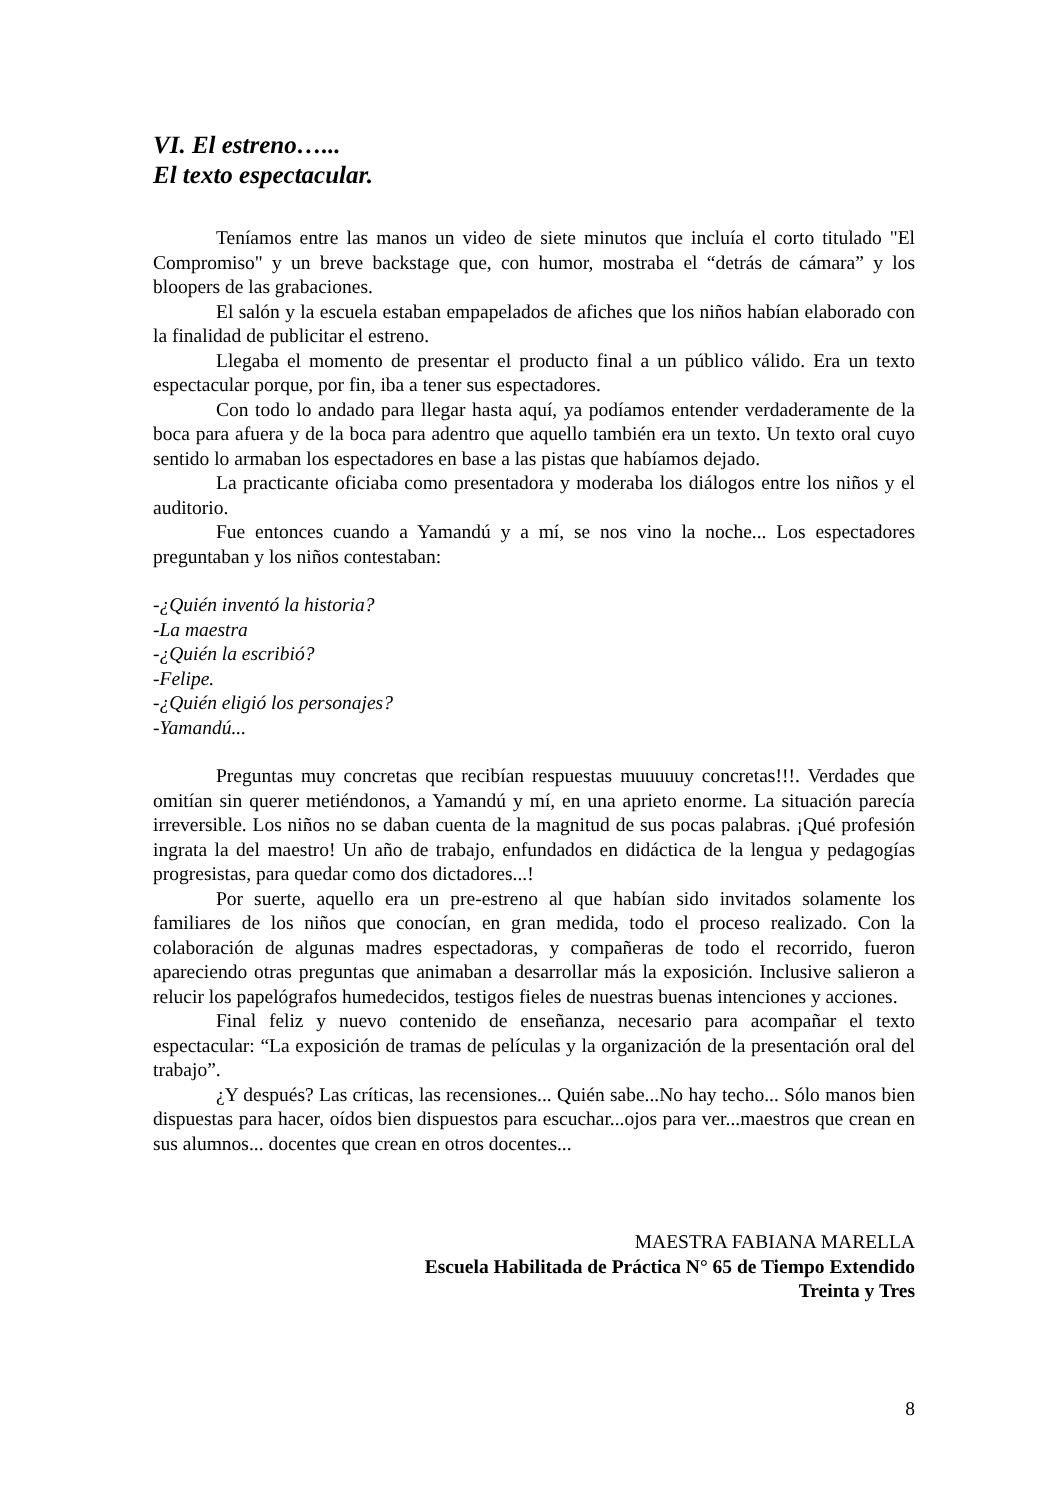VI. El estreno…...
El texto espectacular.
Teníamos entre las manos un video de siete minutos que incluía el corto titulado "El Compromiso" y un breve backstage que, con humor, mostraba el “detrás de cámara” y los bloopers de las grabaciones.
El salón y la escuela estaban empapelados de afiches que los niños habían elaborado con la finalidad de publicitar el estreno.
Llegaba el momento de presentar el producto final a un público válido. Era un texto espectacular porque, por fin, iba a tener sus espectadores.
Con todo lo andado para llegar hasta aquí, ya podíamos entender verdaderamente de la boca para afuera y de la boca para adentro que aquello también era un texto. Un texto oral cuyo sentido lo armaban los espectadores en base a las pistas que habíamos dejado.
La practicante oficiaba como presentadora y moderaba los diálogos entre los niños y el auditorio.
Fue entonces cuando a Yamandú y a mí, se nos vino la noche... Los espectadores preguntaban y los niños contestaban:
-¿Quién inventó la historia?
-La maestra
-¿Quién la escribió?
-Felipe.
-¿Quién eligió los personajes?
-Yamandú...
Preguntas muy concretas que recibían respuestas muuuuuy concretas!!!. Verdades que omitían sin querer metiéndonos, a Yamandú y mí, en una aprieto enorme. La situación parecía irreversible. Los niños no se daban cuenta de la magnitud de sus pocas palabras. ¡Qué profesión ingrata la del maestro! Un año de trabajo, enfundados en didáctica de la lengua y pedagogías progresistas, para quedar como dos dictadores...!
Por suerte, aquello era un pre-estreno al que habían sido invitados solamente los familiares de los niños que conocían, en gran medida, todo el proceso realizado. Con la colaboración de algunas madres espectadoras, y compañeras de todo el recorrido, fueron apareciendo otras preguntas que animaban a desarrollar más la exposición. Inclusive salieron a relucir los papelógrafos humedecidos, testigos fieles de nuestras buenas intenciones y acciones.
Final feliz y nuevo contenido de enseñanza, necesario para acompañar el texto espectacular: “La exposición de tramas de películas y la organización de la presentación oral del trabajo”.
¿Y después? Las críticas, las recensiones... Quién sabe...No hay techo... Sólo manos bien dispuestas para hacer, oídos bien dispuestos para escuchar...ojos para ver...maestros que crean en sus alumnos... docentes que crean en otros docentes...
MAESTRA FABIANA MARELLA
Escuela Habilitada de Práctica N° 65 de Tiempo Extendido
Treinta y Tres
8